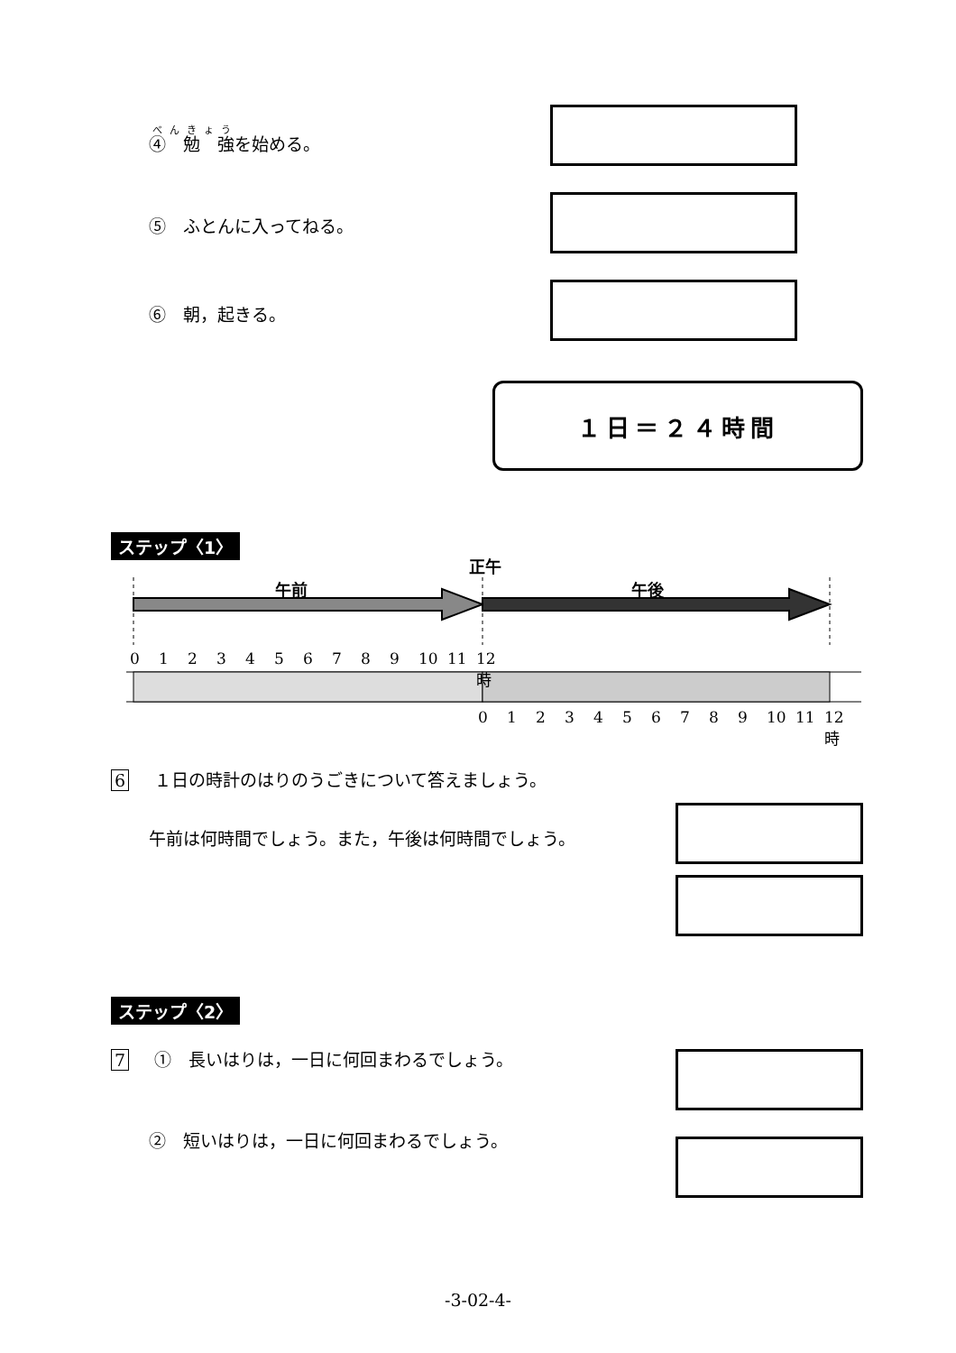④　勉　強を始める。
⑤　ふとんに入ってねる。
⑥　朝，起きる。
１日＝２４時間
ステップ〈1〉
正午
午前 午後
0123456789 10 11 12 時
0123456789 10 11 12 時
6 １日の時計のはりのうごきについて答えましょう。
午前は何時間でしょう。また，午後は何時間でしょう。
ステップ〈2〉
7 ①　長いはりは，一日に何回まわるでしょう。
②　短いはりは，一日に何回まわるでしょう。
-3-02-4-